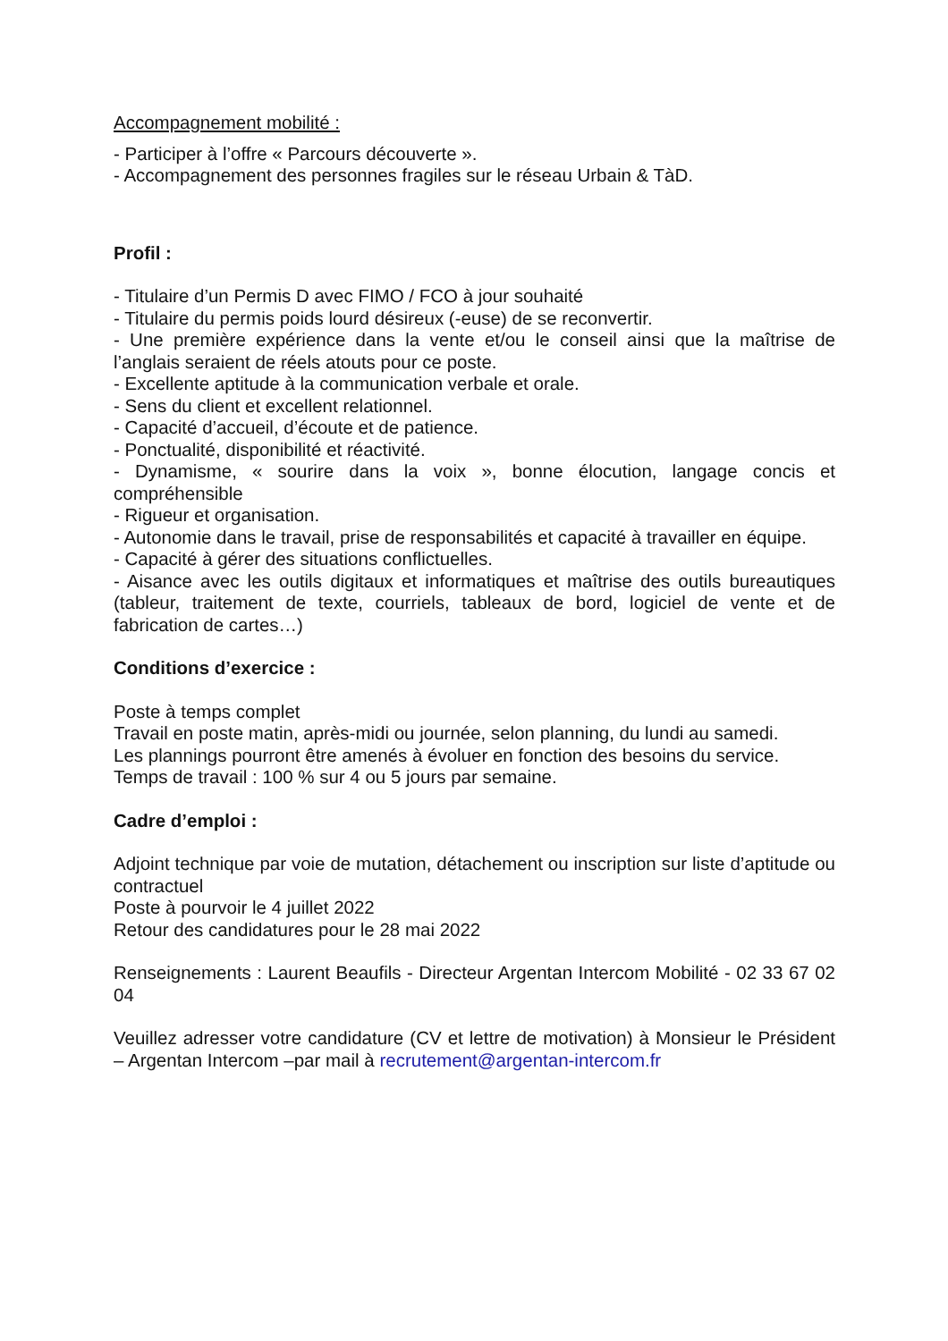Accompagnement mobilité :
- Participer à l’offre « Parcours découverte ».
- Accompagnement des personnes fragiles sur le réseau Urbain & TàD.
Profil :
- Titulaire d’un Permis D avec FIMO / FCO à jour souhaité
- Titulaire du permis poids lourd désireux (-euse) de se reconvertir.
- Une première expérience dans la vente et/ou le conseil ainsi que la maîtrise de l’anglais seraient de réels atouts pour ce poste.
- Excellente aptitude à la communication verbale et orale.
- Sens du client et excellent relationnel.
- Capacité d’accueil, d’écoute et de patience.
- Ponctualité, disponibilité et réactivité.
- Dynamisme, « sourire dans la voix », bonne élocution, langage concis et compréhensible
- Rigueur et organisation.
- Autonomie dans le travail, prise de responsabilités et capacité à travailler en équipe.
- Capacité à gérer des situations conflictuelles.
- Aisance avec les outils digitaux et informatiques et maîtrise des outils bureautiques (tableur, traitement de texte, courriels, tableaux de bord, logiciel de vente et de fabrication de cartes…)
Conditions d’exercice :
Poste à temps complet
Travail en poste matin, après-midi ou journée, selon planning, du lundi au samedi.
Les plannings pourront être amenés à évoluer en fonction des besoins du service.
Temps de travail : 100 % sur 4 ou 5 jours par semaine.
Cadre d’emploi :
Adjoint technique par voie de mutation, détachement ou inscription sur liste d’aptitude ou contractuel
Poste à pourvoir le 4 juillet 2022
Retour des candidatures pour le 28 mai 2022
Renseignements : Laurent Beaufils - Directeur Argentan Intercom Mobilité - 02 33 67 02 04
Veuillez adresser votre candidature (CV et lettre de motivation) à Monsieur le Président – Argentan Intercom –par mail à recrutement@argentan-intercom.fr